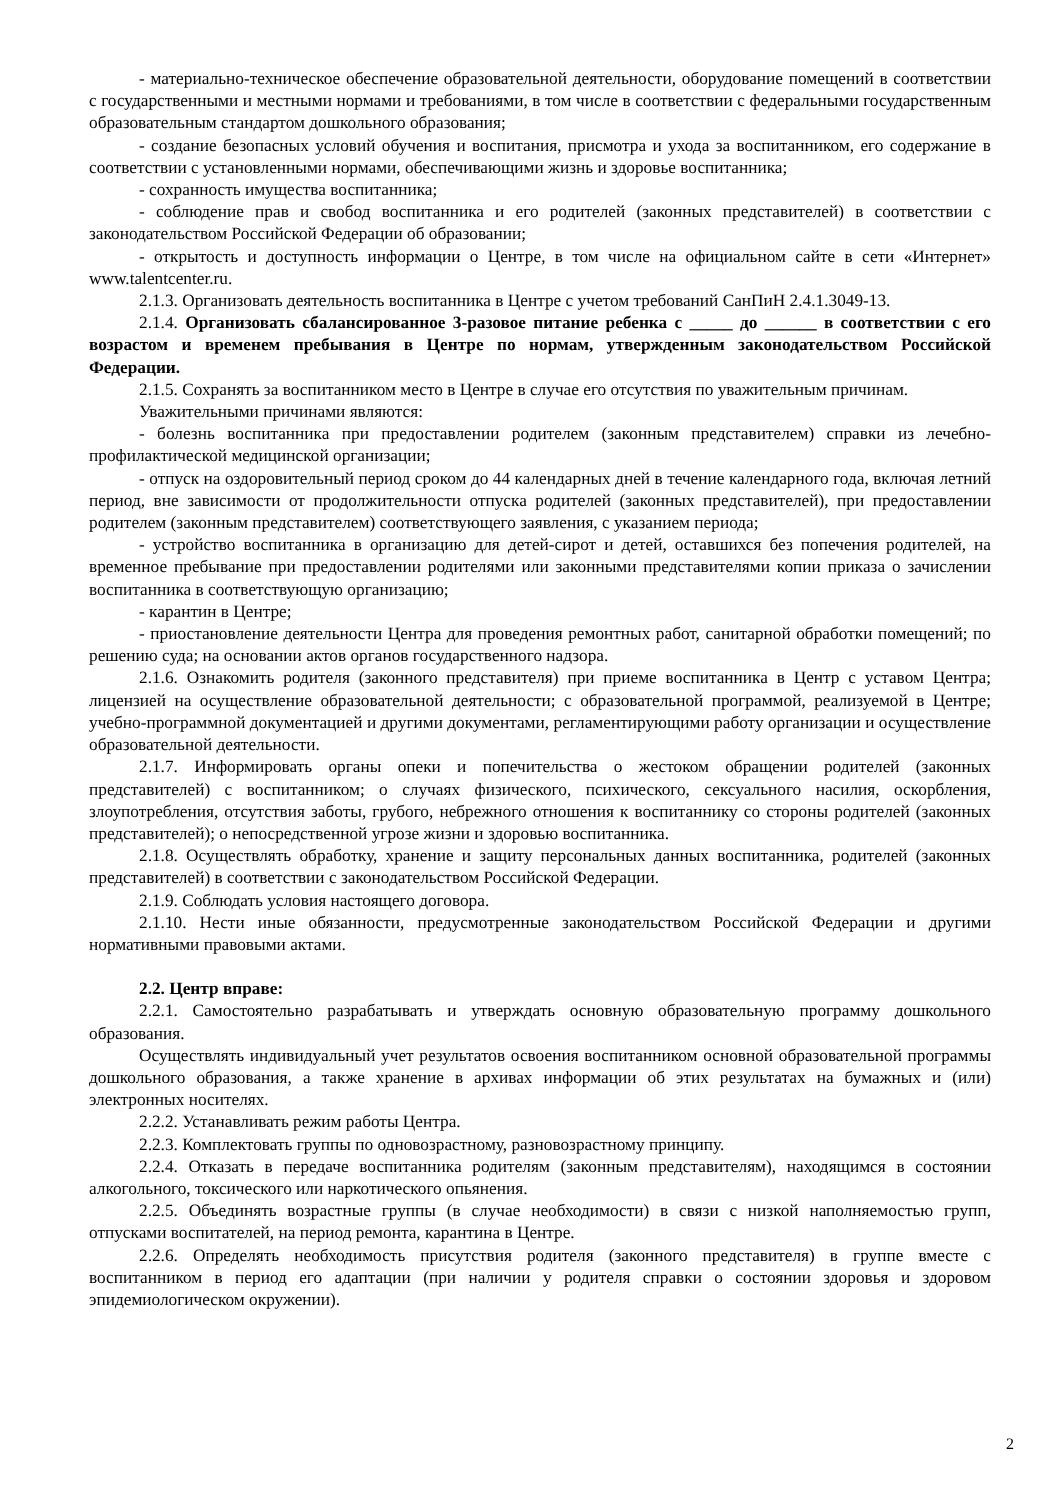- материально-техническое обеспечение образовательной деятельности, оборудование помещений в соответствии с государственными и местными нормами и требованиями, в том числе в соответствии с федеральными государственным образовательным стандартом дошкольного образования;
- создание безопасных условий обучения и воспитания, присмотра и ухода за воспитанником, его содержание в соответствии с установленными нормами, обеспечивающими жизнь и здоровье воспитанника;
- сохранность имущества воспитанника;
- соблюдение прав и свобод воспитанника и его родителей (законных представителей) в соответствии с законодательством Российской Федерации об образовании;
- открытость и доступность информации о Центре, в том числе на официальном сайте в сети «Интернет» www.talentcenter.ru.
2.1.3. Организовать деятельность воспитанника в Центре с учетом требований СанПиН 2.4.1.3049-13.
2.1.4. Организовать сбалансированное 3-разовое питание ребенка с _____ до ______ в соответствии с его возрастом и временем пребывания в Центре по нормам, утвержденным законодательством Российской Федерации.
2.1.5. Сохранять за воспитанником место в Центре в случае его отсутствия по уважительным причинам.
Уважительными причинами являются:
- болезнь воспитанника при предоставлении родителем (законным представителем) справки из лечебно-профилактической медицинской организации;
- отпуск на оздоровительный период сроком до 44 календарных дней в течение календарного года, включая летний период, вне зависимости от продолжительности отпуска родителей (законных представителей), при предоставлении родителем (законным представителем) соответствующего заявления, с указанием периода;
- устройство воспитанника в организацию для детей-сирот и детей, оставшихся без попечения родителей, на временное пребывание при предоставлении родителями или законными представителями копии приказа о зачислении воспитанника в соответствующую организацию;
- карантин в Центре;
- приостановление деятельности Центра для проведения ремонтных работ, санитарной обработки помещений; по решению суда; на основании актов органов государственного надзора.
2.1.6. Ознакомить родителя (законного представителя) при приеме воспитанника в Центр с уставом Центра; лицензией на осуществление образовательной деятельности; с образовательной программой, реализуемой в Центре; учебно-программной документацией и другими документами, регламентирующими работу организации и осуществление образовательной деятельности.
2.1.7. Информировать органы опеки и попечительства о жестоком обращении родителей (законных представителей) с воспитанником; о случаях физического, психического, сексуального насилия, оскорбления, злоупотребления, отсутствия заботы, грубого, небрежного отношения к воспитаннику со стороны родителей (законных представителей); о непосредственной угрозе жизни и здоровью воспитанника.
2.1.8. Осуществлять обработку, хранение и защиту персональных данных воспитанника, родителей (законных представителей) в соответствии с законодательством Российской Федерации.
2.1.9. Соблюдать условия настоящего договора.
2.1.10. Нести иные обязанности, предусмотренные законодательством Российской Федерации и другими нормативными правовыми актами.
2.2. Центр вправе:
2.2.1. Самостоятельно разрабатывать и утверждать основную образовательную программу дошкольного образования.
Осуществлять индивидуальный учет результатов освоения воспитанником основной образовательной программы дошкольного образования, а также хранение в архивах информации об этих результатах на бумажных и (или) электронных носителях.
2.2.2. Устанавливать режим работы Центра.
2.2.3. Комплектовать группы по одновозрастному, разновозрастному принципу.
2.2.4. Отказать в передаче воспитанника родителям (законным представителям), находящимся в состоянии алкогольного, токсического или наркотического опьянения.
2.2.5. Объединять возрастные группы (в случае необходимости) в связи с низкой наполняемостью групп, отпусками воспитателей, на период ремонта, карантина в Центре.
2.2.6. Определять необходимость присутствия родителя (законного представителя) в группе вместе с воспитанником в период его адаптации (при наличии у родителя справки о состоянии здоровья и здоровом эпидемиологическом окружении).
2